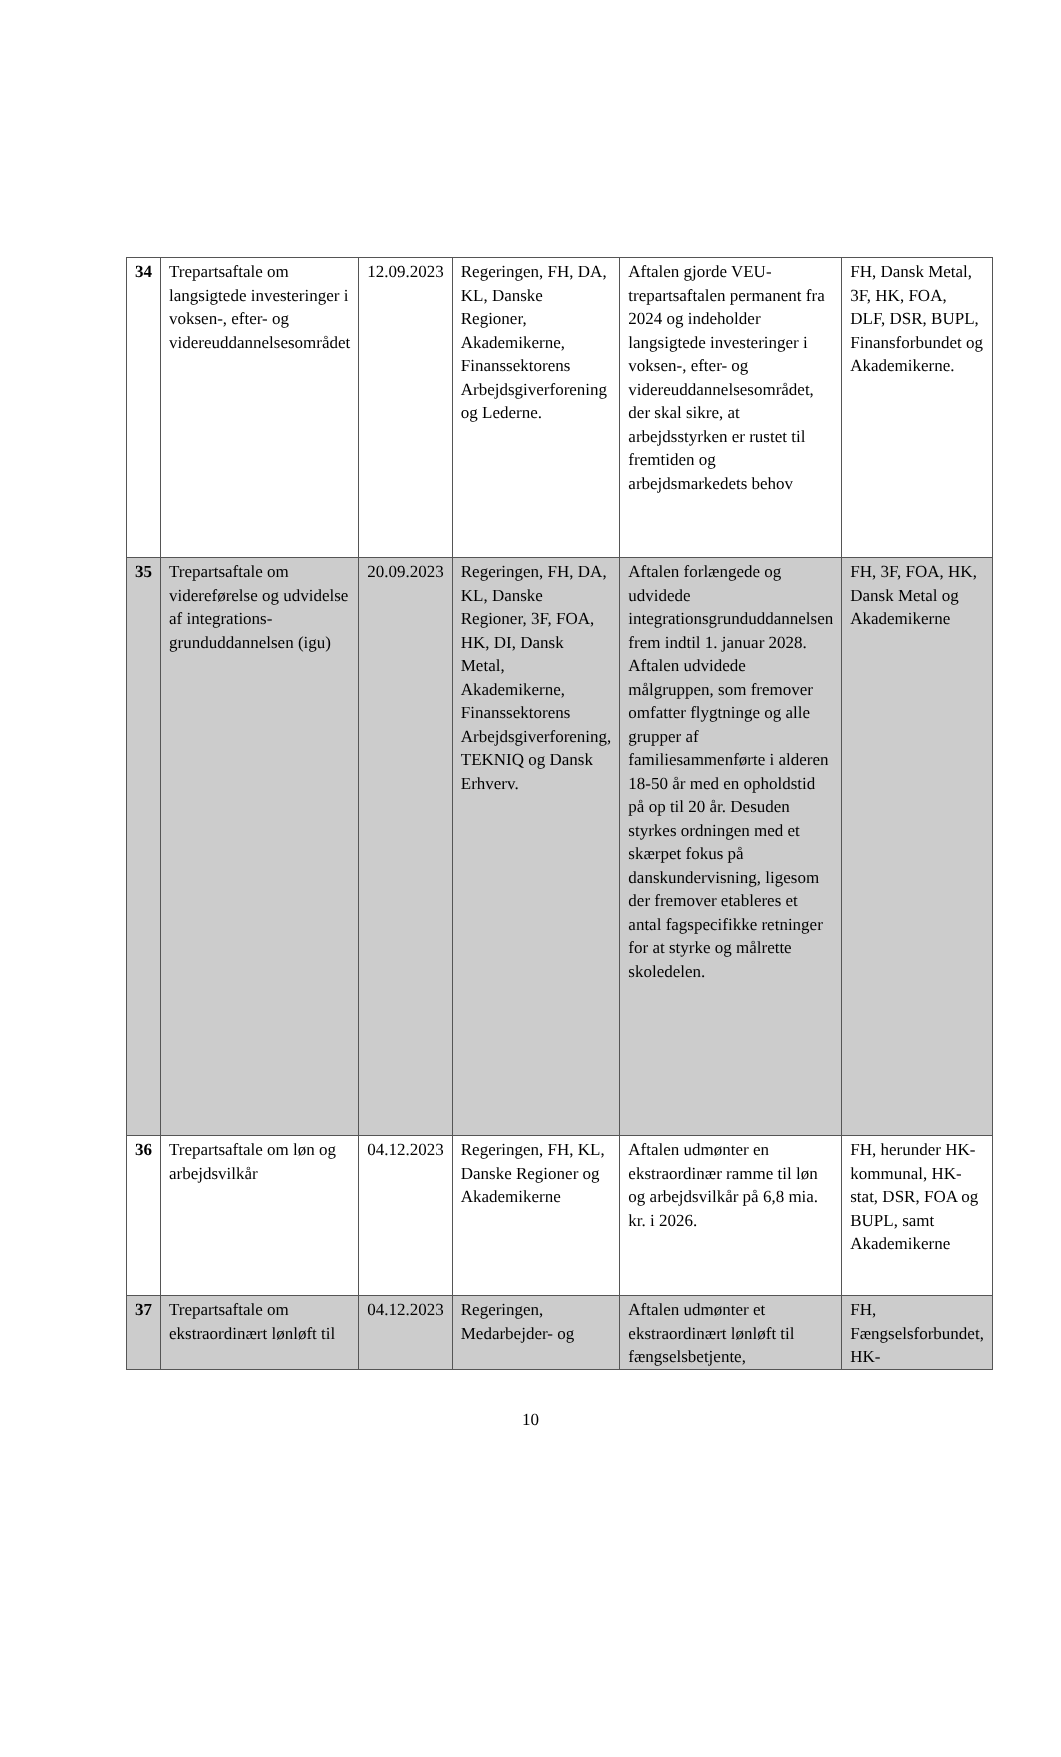| 34 | Trepartsaftale om langsigtede investeringer i voksen-, efter- og videreuddannelsesområdet | 12.09.2023 | Regeringen, FH, DA, KL, Danske Regioner, Akademikerne, Finanssektorens Arbejdsgiverforening og Lederne. | Aftalen gjorde VEU-trepartsaftalen permanent fra 2024 og indeholder langsigtede investeringer i voksen-, efter- og videreuddannelsesområdet, der skal sikre, at arbejdsstyrken er rustet til fremtiden og arbejdsmarkedets behov | FH, Dansk Metal, 3F, HK, FOA, DLF, DSR, BUPL, Finansforbundet og Akademikerne. |
| 35 | Trepartsaftale om videreførelse og udvidelse af integrations­grunduddannelsen (igu) | 20.09.2023 | Regeringen, FH, DA, KL, Danske Regioner, 3F, FOA, HK, DI, Dansk Metal, Akademikerne, Finanssektorens Arbejdsgiverforening, TEKNIQ og Dansk Erhverv. | Aftalen forlængede og udvidede integrationsgrunduddannelsen frem indtil 1. januar 2028. Aftalen udvidede målgruppen, som fremover omfatter flygtninge og alle grupper af familiesammenførte i alderen 18-50 år med en opholdstid på op til 20 år. Desuden styrkes ordningen med et skærpet fokus på danskundervisning, ligesom der fremover etableres et antal fagspecifikke retninger for at styrke og målrette skoledelen. | FH, 3F, FOA, HK, Dansk Metal og Akademikerne |
| 36 | Trepartsaftale om løn og arbejdsvilkår | 04.12.2023 | Regeringen, FH, KL, Danske Regioner og Akademikerne | Aftalen udmønter en ekstraordinær ramme til løn og arbejdsvilkår på 6,8 mia. kr. i 2026. | FH, herunder HK-kommunal, HK-stat, DSR, FOA og BUPL, samt Akademikerne |
| 37 | Trepartsaftale om ekstraordinært lønløft til | 04.12.2023 | Regeringen, Medarbejder- og | Aftalen udmønter et ekstraordinært lønløft til fængselsbetjente, | FH, Fængselsforbundet, HK- |
10